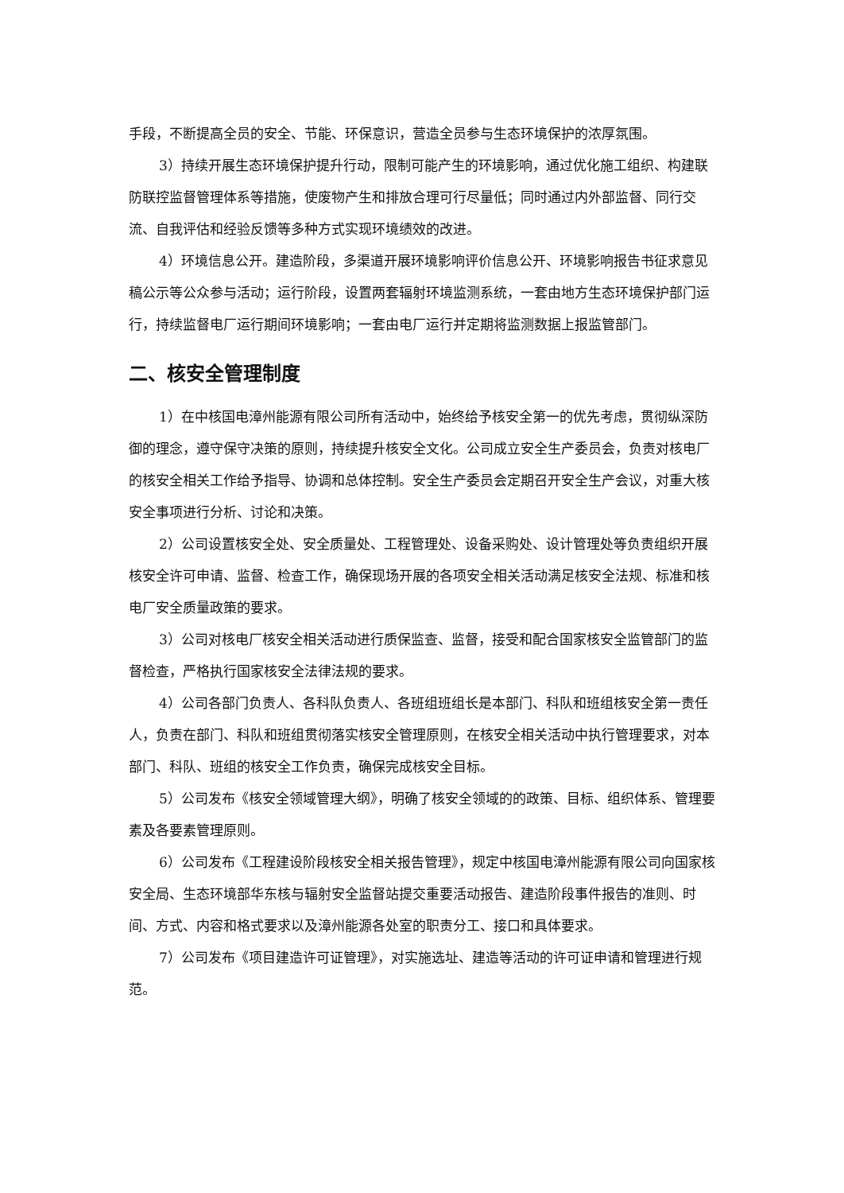手段，不断提高全员的安全、节能、环保意识，营造全员参与生态环境保护的浓厚氛围。
3）持续开展生态环境保护提升行动，限制可能产生的环境影响，通过优化施工组织、构建联防联控监督管理体系等措施，使废物产生和排放合理可行尽量低；同时通过内外部监督、同行交流、自我评估和经验反馈等多种方式实现环境绩效的改进。
4）环境信息公开。建造阶段，多渠道开展环境影响评价信息公开、环境影响报告书征求意见稿公示等公众参与活动；运行阶段，设置两套辐射环境监测系统，一套由地方生态环境保护部门运行，持续监督电厂运行期间环境影响；一套由电厂运行并定期将监测数据上报监管部门。
二、核安全管理制度
1）在中核国电漳州能源有限公司所有活动中，始终给予核安全第一的优先考虑，贯彻纵深防御的理念，遵守保守决策的原则，持续提升核安全文化。公司成立安全生产委员会，负责对核电厂的核安全相关工作给予指导、协调和总体控制。安全生产委员会定期召开安全生产会议，对重大核安全事项进行分析、讨论和决策。
2）公司设置核安全处、安全质量处、工程管理处、设备采购处、设计管理处等负责组织开展核安全许可申请、监督、检查工作，确保现场开展的各项安全相关活动满足核安全法规、标准和核电厂安全质量政策的要求。
3）公司对核电厂核安全相关活动进行质保监查、监督，接受和配合国家核安全监管部门的监督检查，严格执行国家核安全法律法规的要求。
4）公司各部门负责人、各科队负责人、各班组班组长是本部门、科队和班组核安全第一责任人，负责在部门、科队和班组贯彻落实核安全管理原则，在核安全相关活动中执行管理要求，对本部门、科队、班组的核安全工作负责，确保完成核安全目标。
5）公司发布《核安全领域管理大纲》，明确了核安全领域的的政策、目标、组织体系、管理要素及各要素管理原则。
6）公司发布《工程建设阶段核安全相关报告管理》，规定中核国电漳州能源有限公司向国家核安全局、生态环境部华东核与辐射安全监督站提交重要活动报告、建造阶段事件报告的准则、时间、方式、内容和格式要求以及漳州能源各处室的职责分工、接口和具体要求。
7）公司发布《项目建造许可证管理》，对实施选址、建造等活动的许可证申请和管理进行规范。